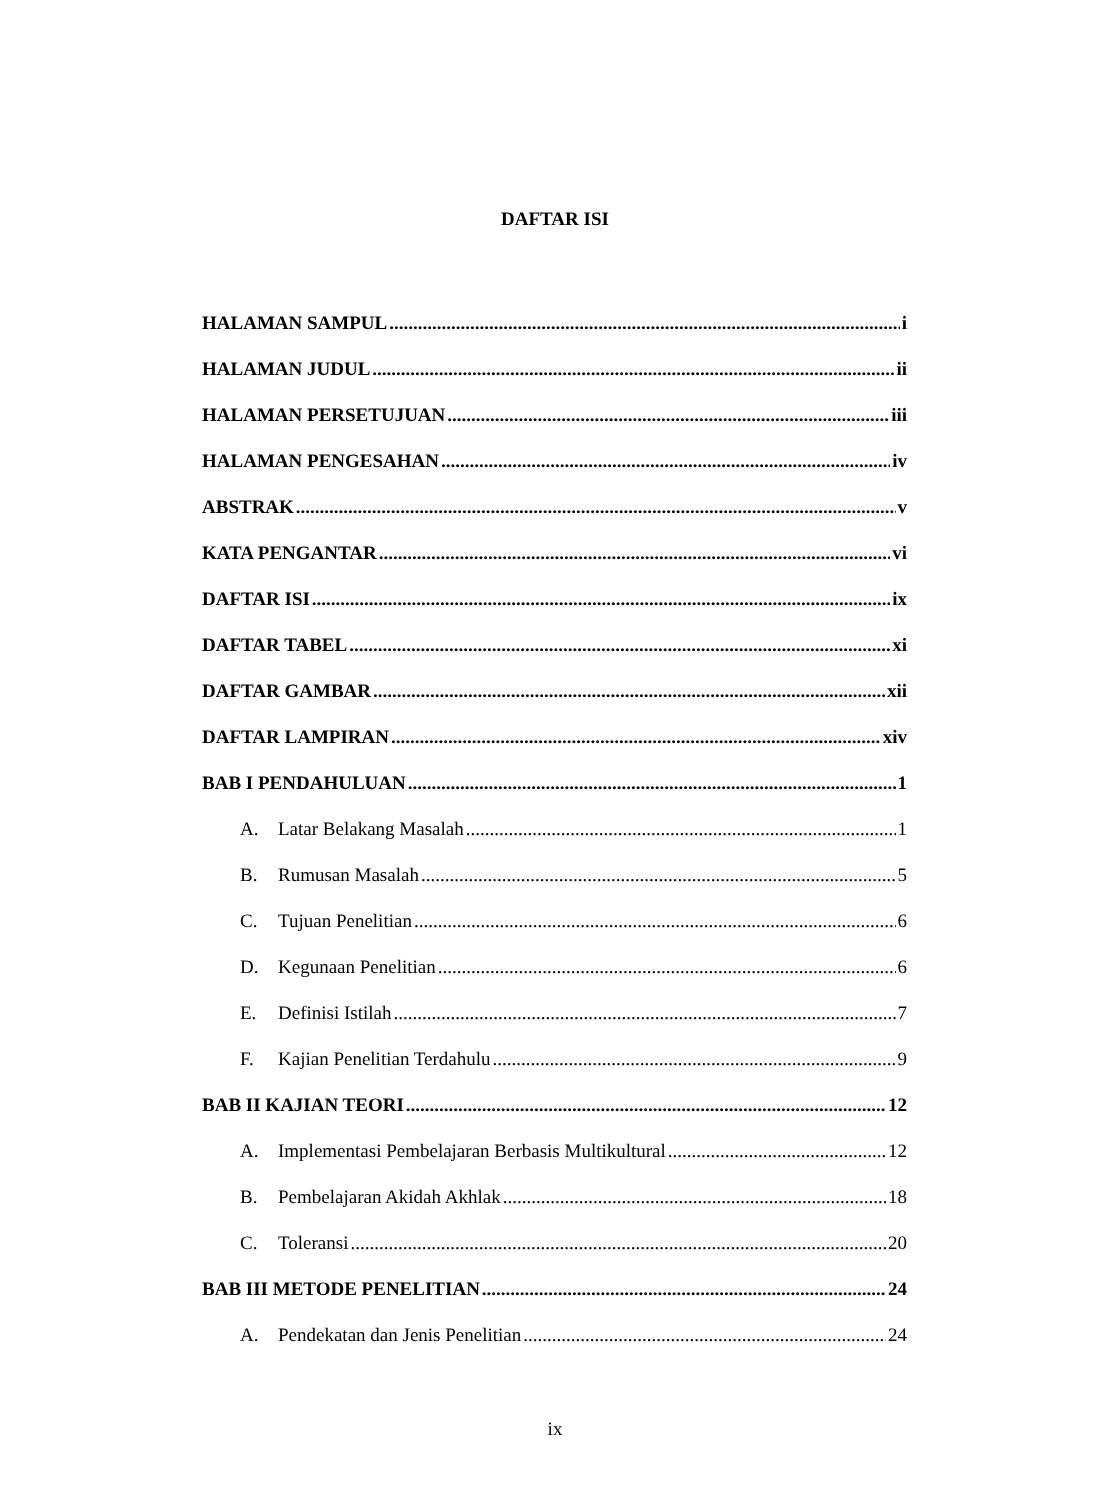DAFTAR ISI
HALAMAN SAMPUL i
HALAMAN JUDUL ii
HALAMAN PERSETUJUAN iii
HALAMAN PENGESAHAN iv
ABSTRAK v
KATA PENGANTAR vi
DAFTAR ISI ix
DAFTAR TABEL xi
DAFTAR GAMBAR xii
DAFTAR LAMPIRAN xiv
BAB I PENDAHULUAN 1
A. Latar Belakang Masalah 1
B. Rumusan Masalah 5
C. Tujuan Penelitian 6
D. Kegunaan Penelitian 6
E. Definisi Istilah 7
F. Kajian Penelitian Terdahulu 9
BAB II KAJIAN TEORI 12
A. Implementasi Pembelajaran Berbasis Multikultural 12
B. Pembelajaran Akidah Akhlak 18
C. Toleransi 20
BAB III METODE PENELITIAN 24
A. Pendekatan dan Jenis Penelitian 24
ix